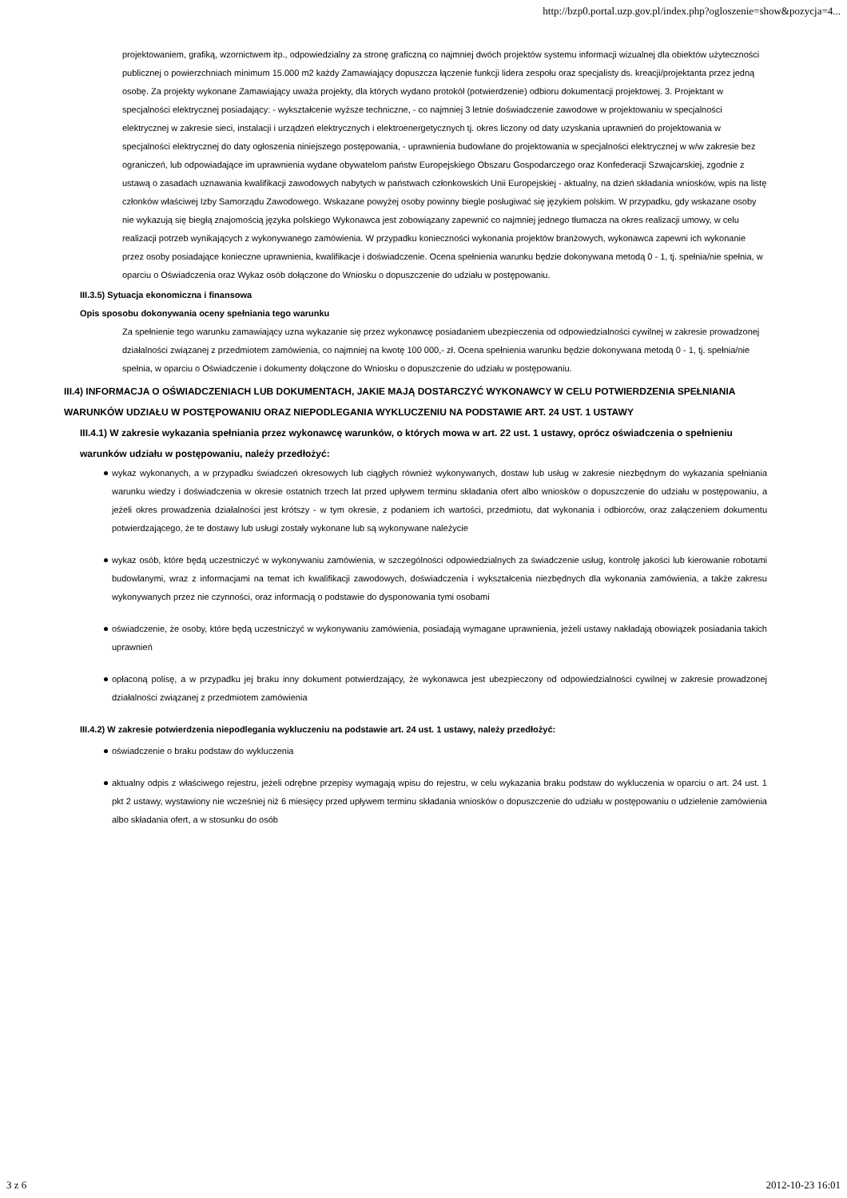http://bzp0.portal.uzp.gov.pl/index.php?ogloszenie=show&pozycja=4...
projektowaniem, grafiką, wzornictwem itp., odpowiedzialny za stronę graficzną co najmniej dwóch projektów systemu informacji wizualnej dla obiektów użyteczności publicznej o powierzchniach minimum 15.000 m2 każdy Zamawiający dopuszcza łączenie funkcji lidera zespołu oraz specjalisty ds. kreacji/projektanta przez jedną osobę. Za projekty wykonane Zamawiający uważa projekty, dla których wydano protokół (potwierdzenie) odbioru dokumentacji projektowej. 3. Projektant w specjalności elektrycznej posiadający: - wykształcenie wyższe techniczne, - co najmniej 3 letnie doświadczenie zawodowe w projektowaniu w specjalności elektrycznej w zakresie sieci, instalacji i urządzeń elektrycznych i elektroenergetycznych tj. okres liczony od daty uzyskania uprawnień do projektowania w specjalności elektrycznej do daty ogłoszenia niniejszego postępowania, - uprawnienia budowlane do projektowania w specjalności elektrycznej w w/w zakresie bez ograniczeń, lub odpowiadające im uprawnienia wydane obywatelom państw Europejskiego Obszaru Gospodarczego oraz Konfederacji Szwajcarskiej, zgodnie z ustawą o zasadach uznawania kwalifikacji zawodowych nabytych w państwach członkowskich Unii Europejskiej - aktualny, na dzień składania wniosków, wpis na listę członków właściwej Izby Samorządu Zawodowego. Wskazane powyżej osoby powinny biegle posługiwać się językiem polskim. W przypadku, gdy wskazane osoby nie wykazują się biegłą znajomością języka polskiego Wykonawca jest zobowiązany zapewnić co najmniej jednego tłumacza na okres realizacji umowy, w celu realizacji potrzeb wynikających z wykonywanego zamówienia. W przypadku konieczności wykonania projektów branżowych, wykonawca zapewni ich wykonanie przez osoby posiadające konieczne uprawnienia, kwalifikacje i doświadczenie. Ocena spełnienia warunku będzie dokonywana metodą 0 - 1, tj. spełnia/nie spełnia, w oparciu o Oświadczenia oraz Wykaz osób dołączone do Wniosku o dopuszczenie do udziału w postępowaniu.
III.3.5) Sytuacja ekonomiczna i finansowa
Opis sposobu dokonywania oceny spełniania tego warunku
Za spełnienie tego warunku zamawiający uzna wykazanie się przez wykonawcę posiadaniem ubezpieczenia od odpowiedzialności cywilnej w zakresie prowadzonej działalności związanej z przedmiotem zamówienia, co najmniej na kwotę 100 000,- zł. Ocena spełnienia warunku będzie dokonywana metodą 0 - 1, tj. spełnia/nie spełnia, w oparciu o Oświadczenie i dokumenty dołączone do Wniosku o dopuszczenie do udziału w postępowaniu.
III.4) INFORMACJA O OŚWIADCZENIACH LUB DOKUMENTACH, JAKIE MAJĄ DOSTARCZYĆ WYKONAWCY W CELU POTWIERDZENIA SPEŁNIANIA WARUNKÓW UDZIAŁU W POSTĘPOWANIU ORAZ NIEPODLEGANIA WYKLUCZENIU NA PODSTAWIE ART. 24 UST. 1 USTAWY
III.4.1) W zakresie wykazania spełniania przez wykonawcę warunków, o których mowa w art. 22 ust. 1 ustawy, oprócz oświadczenia o spełnieniu warunków udziału w postępowaniu, należy przedłożyć:
wykaz wykonanych, a w przypadku świadczeń okresowych lub ciągłych również wykonywanych, dostaw lub usług w zakresie niezbędnym do wykazania spełniania warunku wiedzy i doświadczenia w okresie ostatnich trzech lat przed upływem terminu składania ofert albo wniosków o dopuszczenie do udziału w postępowaniu, a jeżeli okres prowadzenia działalności jest krótszy - w tym okresie, z podaniem ich wartości, przedmiotu, dat wykonania i odbiorców, oraz załączeniem dokumentu potwierdzającego, że te dostawy lub usługi zostały wykonane lub są wykonywane należycie
wykaz osób, które będą uczestniczyć w wykonywaniu zamówienia, w szczególności odpowiedzialnych za świadczenie usług, kontrolę jakości lub kierowanie robotami budowlanymi, wraz z informacjami na temat ich kwalifikacji zawodowych, doświadczenia i wykształcenia niezbędnych dla wykonania zamówienia, a także zakresu wykonywanych przez nie czynności, oraz informacją o podstawie do dysponowania tymi osobami
oświadczenie, że osoby, które będą uczestniczyć w wykonywaniu zamówienia, posiadają wymagane uprawnienia, jeżeli ustawy nakładają obowiązek posiadania takich uprawnień
opłaconą polisę, a w przypadku jej braku inny dokument potwierdzający, że wykonawca jest ubezpieczony od odpowiedzialności cywilnej w zakresie prowadzonej działalności związanej z przedmiotem zamówienia
III.4.2) W zakresie potwierdzenia niepodlegania wykluczeniu na podstawie art. 24 ust. 1 ustawy, należy przedłożyć:
oświadczenie o braku podstaw do wykluczenia
aktualny odpis z właściwego rejestru, jeżeli odrębne przepisy wymagają wpisu do rejestru, w celu wykazania braku podstaw do wykluczenia w oparciu o art. 24 ust. 1 pkt 2 ustawy, wystawiony nie wcześniej niż 6 miesięcy przed upływem terminu składania wniosków o dopuszczenie do udziału w postępowaniu o udzielenie zamówienia albo składania ofert, a w stosunku do osób
3 z 6 2012-10-23 16:01